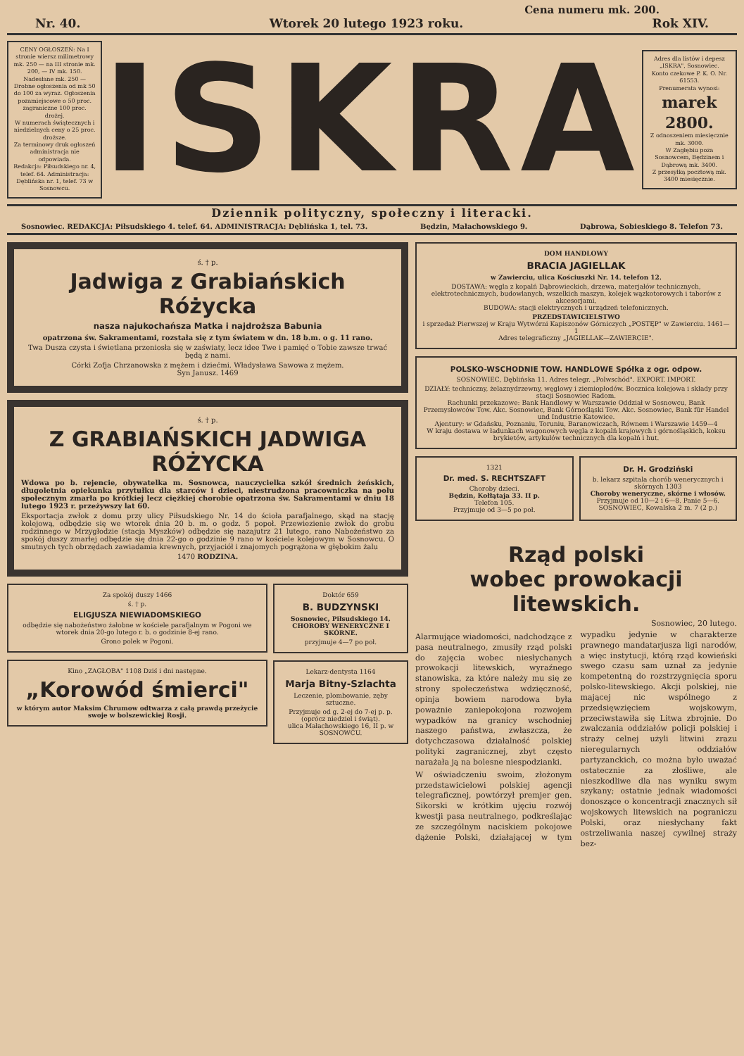Cena numeru mk. 200.
Nr. 40. Wtorek 20 lutego 1923 roku. Rok XIV.
CENY OGŁOSZEŃ: Na I stronie wiersz milimetrowy mk. 250 — na III stronie mk. 200, — IV mk. 150. Nadesłane mk. 250 — Drobne ogłoszenia od mk 50 do 100 za wyraz. Ogłoszenia pozamiejscowe o 50 proc. zagraniczne 100 proc. drożej.
W numerach świątecznych i niedzielnych ceny o 25 proc. droższe.
Za terminowy druk ogłoszeń administracja nie odpowiada.
Redakcja: Piłsudskiego nr. 4, telef. 64. Administracja: Dęblińska nr. 1, telef. 73 w Sosnowcu.
ISKRA
Adres dla listów i depesz „ISKRA", Sosnowiec.
Konto czekowe P. K. O. Nr. 61553.
Prenumerata wynosi:
marek 2800.
Z odnoszeniem miesięcznie mk. 3000.
W Zagłębiu poza Sosnowcem, Będzinem i Dąbrową mk. 3400.
Z przesyłką pocztową mk. 3400 miesięcznie.
Dziennik polityczny, społeczny i literacki.
Sosnowiec. REDAKCJA: Piłsudskiego 4. telef. 64. ADMINISTRACJA: Dęblińska 1, tel. 73. Będzin, Małachowskiego 9. Dąbrowa, Sobieskiego 8. Telefon 73.
ś. † p.
Jadwiga z Grabiańskich Różycka
nasza najukochańsza Matka i najdroższa Babunia
opatrzona św. Sakramentami, rozstała się z tym światem w dn. 18 b.m. o g. 11 rano.
Twa Dusza czysta i świetlana przeniosła się w zaświaty, lecz idee Twe i pamięć o Tobie zawsze trwać będą z nami.
Córki Zofja Chrzanowska z mężem i dziećmi. Władysława Sawowa z mężem.
Syn Janusz. 1469
ś. † p.
Z GRABIAŃSKICH JADWIGA RÓŻYCKA
Wdowa po b. rejencie, obywatelka m. Sosnowca, nauczycielka szkół średnich żeńskich, długoletnia opiekunka przytułku dla starców i dzieci, niestrudzona pracowniczka na polu społecznym zmarła po krótkiej lecz ciężkiej chorobie opatrzona św. Sakramentami w dniu 18 lutego 1923 r. przeżywszy lat 60.
Eksportacja zwłok z domu przy ulicy Piłsudskiego Nr. 14 do ścioła parafjalnego, skąd na stację kolejową, odbędzie się we wtorek dnia 20 b. m. o godz. 5 popoł. Przewiezienie zwłok do grobu rodzinnego w Mrzygłodzie (stacja Myszków) odbędzie się nazajutrz 21 lutego, rano Nabożeństwo za spokój duszy zmarłej odbędzie się dnia 22-go o godzinie 9 rano w kościele kolejowym w Sosnowcu. O smutnych tych obrzędach zawiadamia krewnych, przyjaciół i znajomych pogrążona w głębokim żalu
1470 RODZINA.
Za spokój duszy 1466
ś. † p.
ELIGJUSZA NIEWIADOMSKIEGO
odbędzie się nabożeństwo żałobne w kościele parafjalnym w Pogoni we wtorek dnia 20-go lutego r. b. o godzinie 8-ej rano.
Grono polek w Pogoni.
Kino „ZAGŁOBA" 1108 Dziś i dni następne.
„Korowód śmierci"
w którym autor Maksim Chrumow odtwarza z całą prawdą przeżycie swoje w bolszewickiej Rosji.
Doktór 659
B. BUDZYNSKI
Sosnowiec, Piłsudskiego 14.
CHOROBY WENERYCZNE I SKÓRNE.
przyjmuje 4—7 po poł.
Lekarz-dentysta 1164
Marja Bitny-Szlachta
Leczenie, plombowanie, zęby sztuczne.
Przyjmuje od g. 2-ej do 7-ej p. p. (oprócz niedziel i świąt).
ulica Małachowskiego 16, II p. w SOSNOWCU.
DOM HANDLOWY
BRACIA JAGIELLAK
w Zawierciu, ulica Kościuszki Nr. 14. telefon 12.
DOSTAWA: węgla z kopalń Dąbrowieckich, drzewa, materjałów technicznych, elektrotechnicznych, budowlanych, wszelkich maszyn, kolejek wązkotorowych i taborów z akcesorjami,
BUDOWA: stacji elektrycznych i urządzeń telefonicznych.
PRZEDSTAWICIELSTWO
i sprzedaż Pierwszej w Kraju Wytwórni Kapiszonów Górniczych „POSTĘP" w Zawierciu. 1461—1
Adres telegraficzny „JAGIELLAK—ZAWIERCIE".
POLSKO-WSCHODNIE TOW. HANDLOWE Spółka z ogr. odpow.
SOSNOWIEC, Dęblińska 11. Adres telegr. „Polwschód". EXPORT. IMPORT.
DZIAŁY: techniczny, żelaznydrzewny, węglowy i ziemiopłodów. Bocznica kolejowa i składy przy stacji Sosnowiec Radom.
Rachunki przekazowe: Bank Handlowy w Warszawie Oddział w Sosnowcu, Bank Przemysłowców Tow. Akc. Sosnowiec, Bank Górnośląski Tow. Akc. Sosnowiec, Bank für Handel und Industrie Katowice.
Ajentury: w Gdańsku, Poznaniu, Toruniu, Baranowiczach, Równem i Warszawie 1459—4
W kraju dostawa w ładunkach wagonowych węgla z kopalń krajowych i górnośląskich, koksu brykietów, artykułów technicznych dla kopalń i hut.
1321
Dr. med. S. RECHTSZAFT
Choroby dzieci.
Będzin, Kołłątaja 33. II p.
Telefon 105.
Przyjmuje od 3—5 po poł.
Dr. H. Grodziński
b. lekarz szpitala chorób wenerycznych i skórnych 1303
Choroby weneryczne, skórne i włosów.
Przyjmuje od 10—2 i 6—8. Panie 5—6.
SOSNOWIEC, Kowalska 2 m. 7 (2 p.)
Rząd polski
wobec prowokacji litewskich.
Sosnowiec, 20 lutego.
Alarmujące wiadomości, nadchodzące z pasa neutralnego, zmusiły rząd polski do zajęcia wobec niesłychanych prowokacji litewskich, wyraźnego stanowiska, za które należy mu się ze strony społeczeństwa wdzięczność, opinja bowiem narodowa była poważnie zaniepokojona rozwojem wypadków na granicy wschodniej naszego państwa, zwłaszcza, że dotychczasowa działalność polskiej polityki zagranicznej, zbyt często narażała ją na bolesne niespodzianki.
W oświadczeniu swoim, złożonym przedstawicielowi polskiej agencji telegraficznej, powtórzył premjer gen. Sikorski w krótkim ujęciu rozwój kwestji pasa neutralnego, podkreślając ze szczególnym naciskiem pokojowe dążenie Polski, działającej w tym wypadku jedynie w charakterze prawnego mandatarjusza ligi narodów, a więc instytucji, którą rząd kowieński swego czasu sam uznał za jedynie kompetentną do rozstrzygnięcia sporu polsko-litewskiego. Akcji polskiej, nie mającej nic wspólnego z przedsięwzięciem wojskowym, przeciwstawiła się Litwa zbrojnie. Do zwalczania oddziałów policji polskiej i straży celnej użyli litwini zrazu nieregularnych oddziałów partyzanckich, co można było uważać ostatecznie za złośliwe, ale nieszkodliwe dla nas wyniku swym szykany; ostatnie jednak wiadomości donoszące o koncentracji znacznych sił wojskowych litewskich na pograniczu Polski, oraz niesłychany fakt ostrzeliwania naszej cywilnej straży bez-